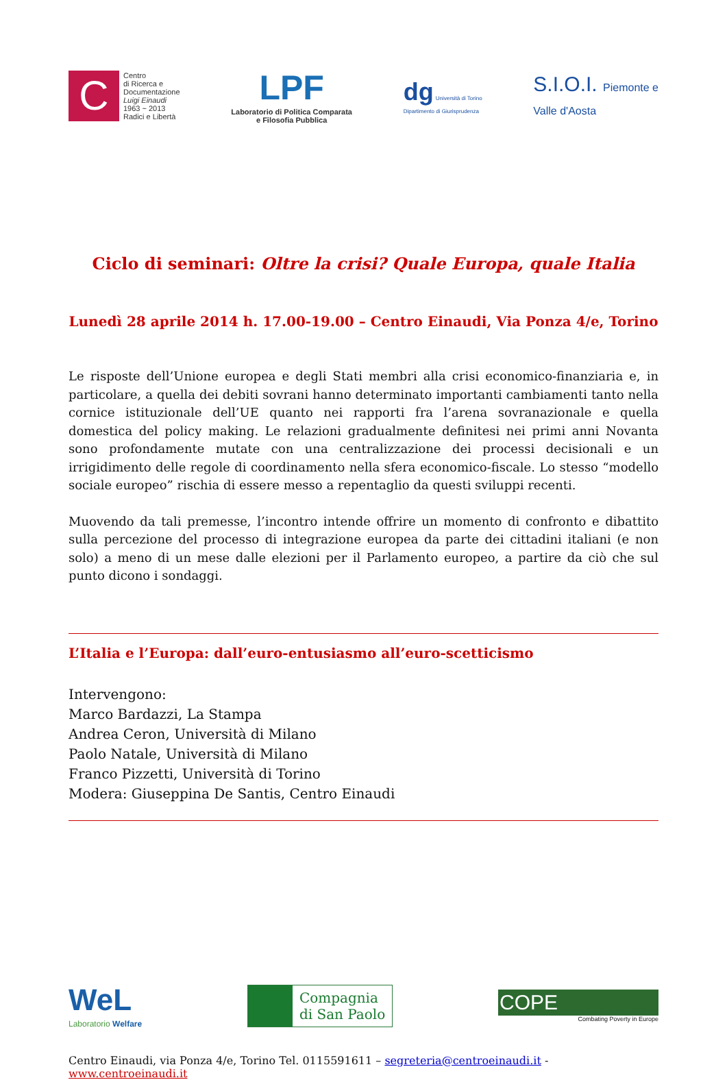C
Centro
di Ricerca e
Documentazione
Luigi Einaudi
1963 ~ 2013
Radici e Libertà
LPF
Laboratorio di Politica Comparata
e Filosofia Pubblica
dg Università di Torino
Dipartimento di Giurisprudenza
S.I.O.I. Piemonte e
Valle d'Aosta
Ciclo di seminari: Oltre la crisi? Quale Europa, quale Italia
Lunedì 28 aprile 2014 h. 17.00-19.00 – Centro Einaudi, Via Ponza 4/e, Torino
Le risposte dell’Unione europea e degli Stati membri alla crisi economico-finanziaria e, in particolare, a quella dei debiti sovrani hanno determinato importanti cambiamenti tanto nella cornice istituzionale dell’UE quanto nei rapporti fra l’arena sovranazionale e quella domestica del policy making. Le relazioni gradualmente definitesi nei primi anni Novanta sono profondamente mutate con una centralizzazione dei processi decisionali e un irrigidimento delle regole di coordinamento nella sfera economico-fiscale. Lo stesso “modello sociale europeo” rischia di essere messo a repentaglio da questi sviluppi recenti.
Muovendo da tali premesse, l’incontro intende offrire un momento di confronto e dibattito sulla percezione del processo di integrazione europea da parte dei cittadini italiani (e non solo) a meno di un mese dalle elezioni per il Parlamento europeo, a partire da ciò che sul punto dicono i sondaggi.
L’Italia e l’Europa: dall’euro-entusiasmo all’euro-scetticismo
Intervengono:
Marco Bardazzi, La Stampa
Andrea Ceron, Università di Milano
Paolo Natale, Università di Milano
Franco Pizzetti, Università di Torino
Modera: Giuseppina De Santis, Centro Einaudi
WeL
Laboratorio Welfare
Compagnia
di San Paolo
COPE
Combating Poverty in Europe
Centro Einaudi, via Ponza 4/e, Torino Tel. 0115591611 – segreteria@centroeinaudi.it - www.centroeinaudi.it